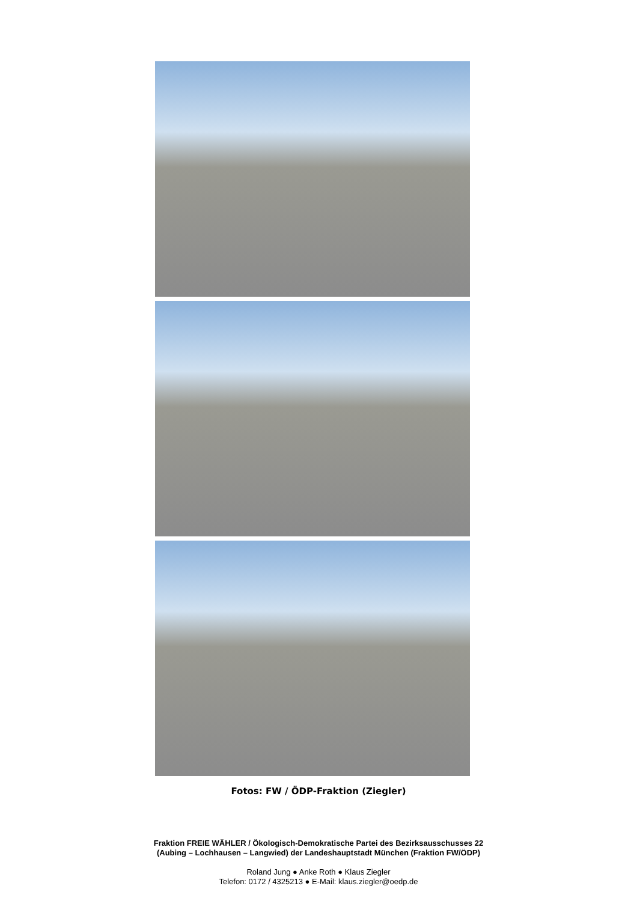Fotos: FW / ÖDP-Fraktion (Ziegler)
Fraktion FREIE WÄHLER / Ökologisch-Demokratische Partei des Bezirksausschusses 22
(Aubing – Lochhausen – Langwied) der Landeshauptstadt München (Fraktion FW/ÖDP)
Roland Jung ● Anke Roth ● Klaus Ziegler
Telefon: 0172 / 4325213 ● E-Mail: klaus.ziegler@oedp.de